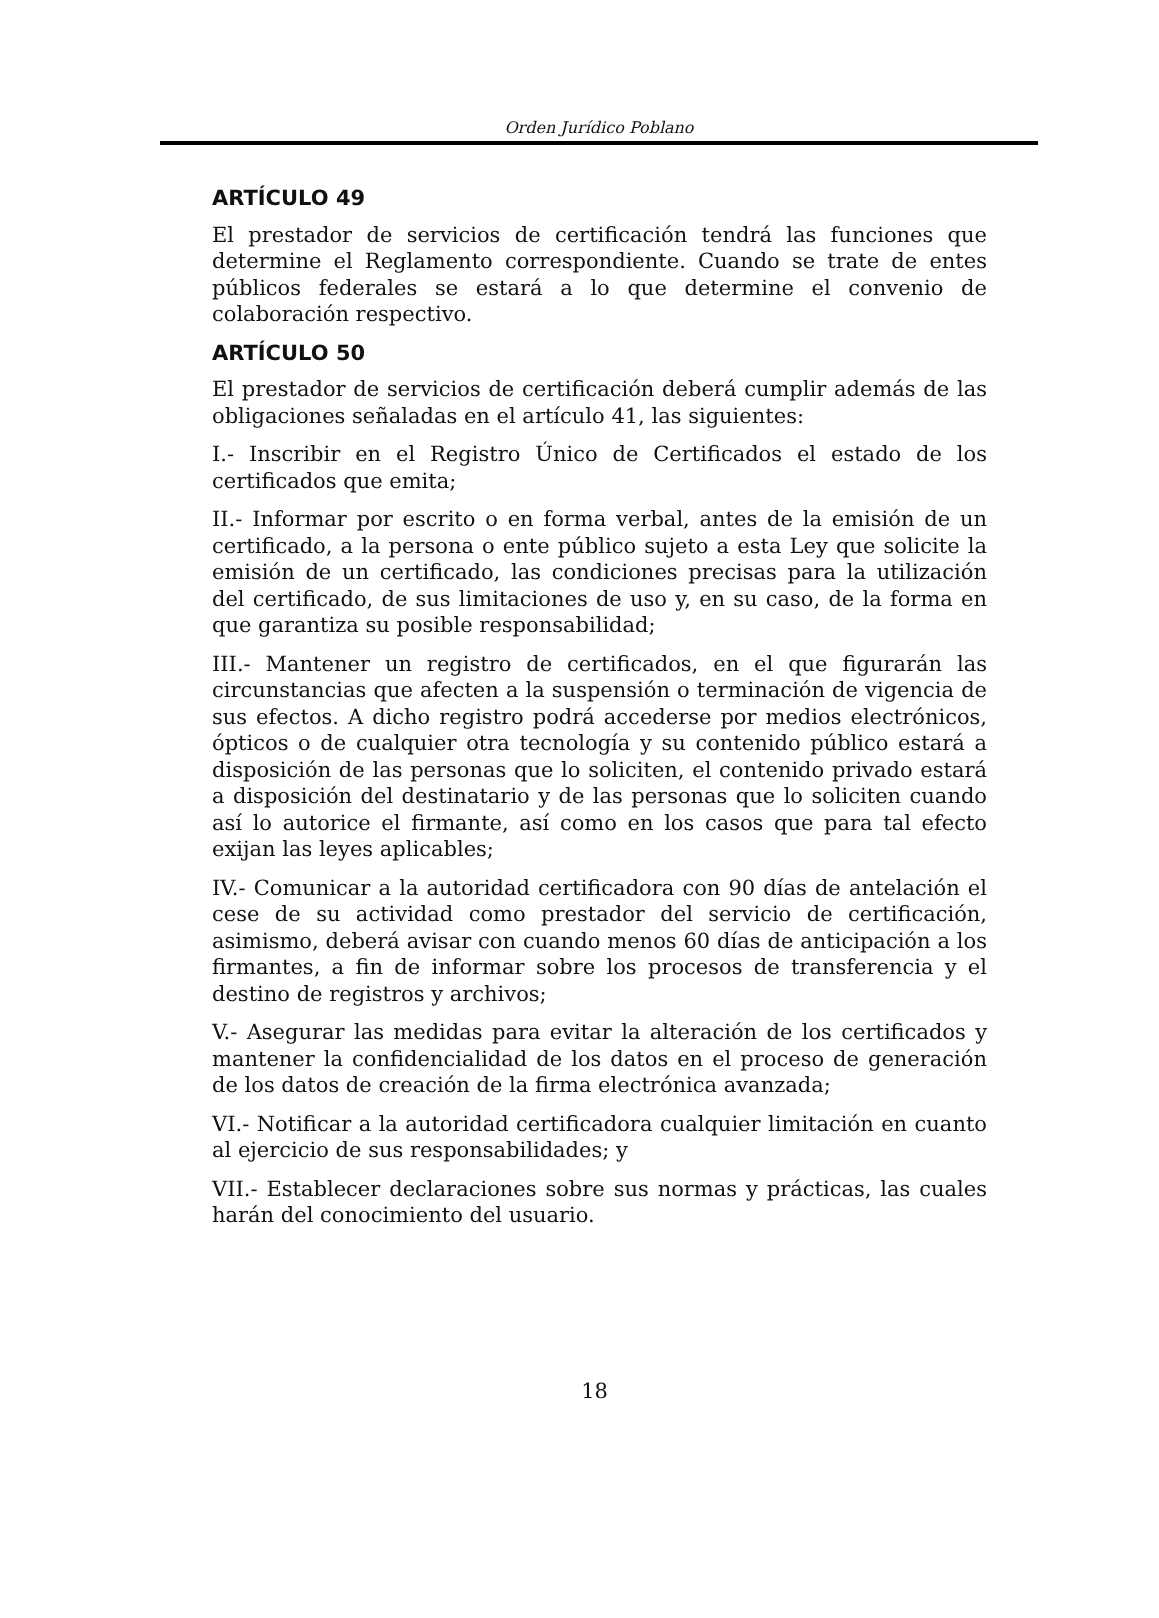Orden Jurídico Poblano
ARTÍCULO 49
El prestador de servicios de certificación tendrá las funciones que determine el Reglamento correspondiente. Cuando se trate de entes públicos federales se estará a lo que determine el convenio de colaboración respectivo.
ARTÍCULO 50
El prestador de servicios de certificación deberá cumplir además de las obligaciones señaladas en el artículo 41, las siguientes:
I.- Inscribir en el Registro Único de Certificados el estado de los certificados que emita;
II.- Informar por escrito o en forma verbal, antes de la emisión de un certificado, a la persona o ente público sujeto a esta Ley que solicite la emisión de un certificado, las condiciones precisas para la utilización del certificado, de sus limitaciones de uso y, en su caso, de la forma en que garantiza su posible responsabilidad;
III.- Mantener un registro de certificados, en el que figurarán las circunstancias que afecten a la suspensión o terminación de vigencia de sus efectos. A dicho registro podrá accederse por medios electrónicos, ópticos o de cualquier otra tecnología y su contenido público estará a disposición de las personas que lo soliciten, el contenido privado estará a disposición del destinatario y de las personas que lo soliciten cuando así lo autorice el firmante, así como en los casos que para tal efecto exijan las leyes aplicables;
IV.- Comunicar a la autoridad certificadora con 90 días de antelación el cese de su actividad como prestador del servicio de certificación, asimismo, deberá avisar con cuando menos 60 días de anticipación a los firmantes, a fin de informar sobre los procesos de transferencia y el destino de registros y archivos;
V.- Asegurar las medidas para evitar la alteración de los certificados y mantener la confidencialidad de los datos en el proceso de generación de los datos de creación de la firma electrónica avanzada;
VI.- Notificar a la autoridad certificadora cualquier limitación en cuanto al ejercicio de sus responsabilidades; y
VII.- Establecer declaraciones sobre sus normas y prácticas, las cuales harán del conocimiento del usuario.
18